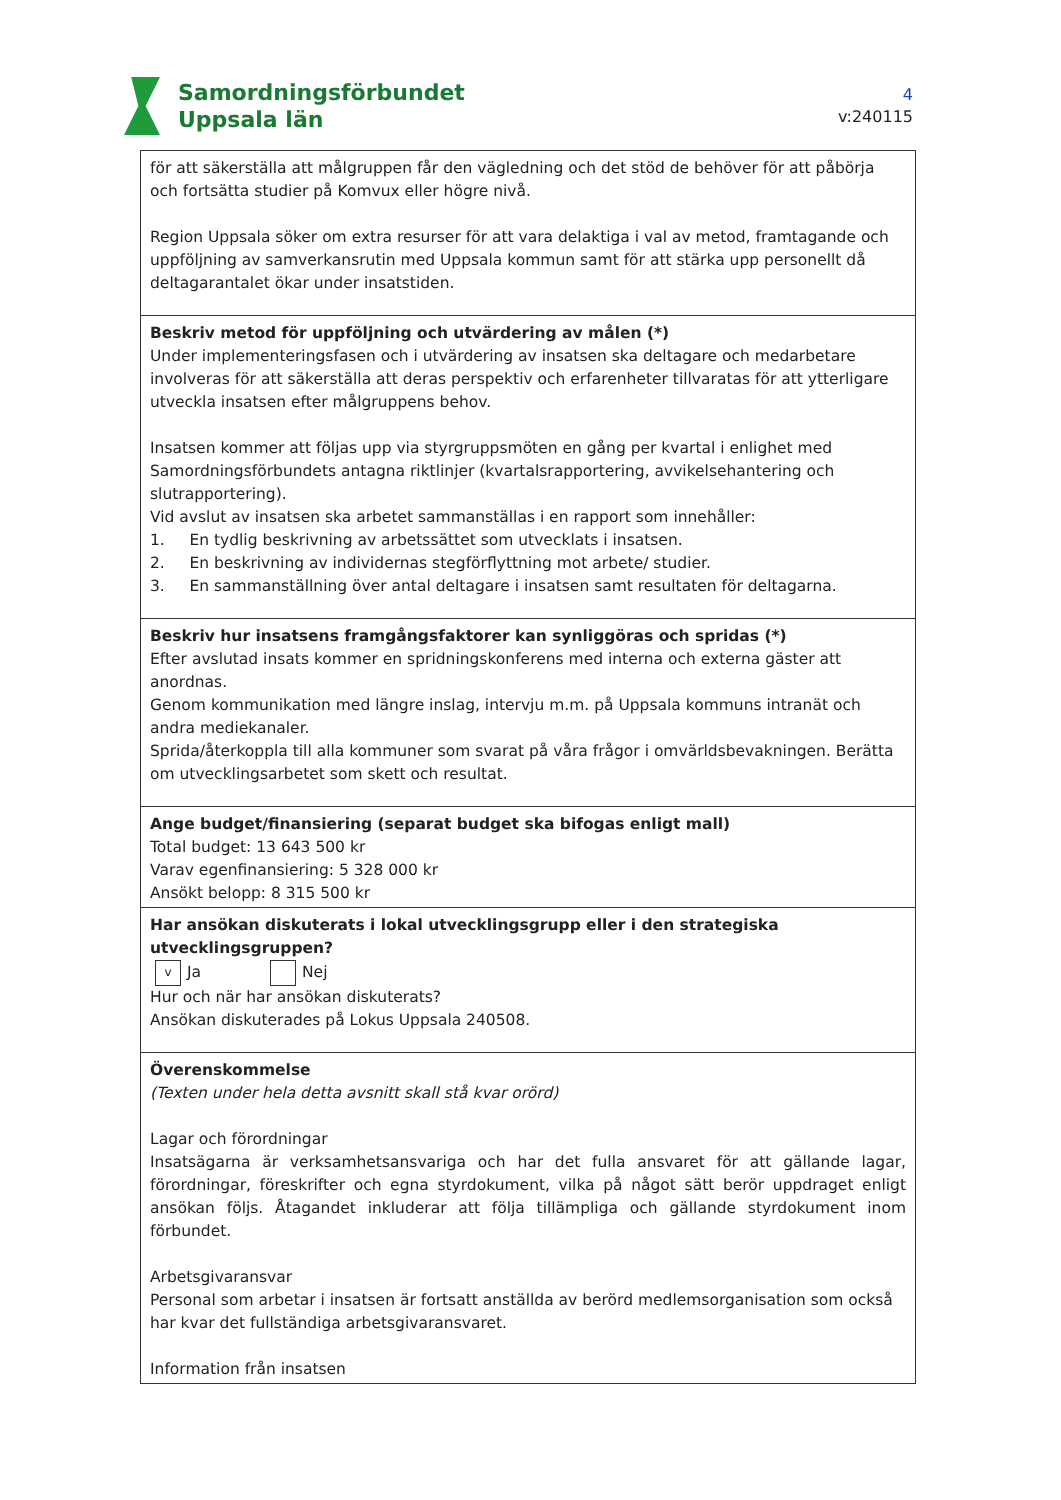Samordningsförbundet
Uppsala län
4
v:240115
| för att säkerställa att målgruppen får den vägledning och det stöd de behöver för att påbörja och fortsätta studier på Komvux eller högre nivå. Region Uppsala söker om extra resurser för att vara delaktiga i val av metod, framtagande och uppföljning av samverkansrutin med Uppsala kommun samt för att stärka upp personellt då deltagarantalet ökar under insatstiden. |
| Beskriv metod för uppföljning och utvärdering av målen (*) Under implementeringsfasen och i utvärdering av insatsen ska deltagare och medarbetare involveras för att säkerställa att deras perspektiv och erfarenheter tillvaratas för att ytterligare utveckla insatsen efter målgruppens behov. Insatsen kommer att följas upp via styrgruppsmöten en gång per kvartal i enlighet med Samordningsförbundets antagna riktlinjer (kvartalsrapportering, avvikelsehantering och slutrapportering). Vid avslut av insatsen ska arbetet sammanställas i en rapport som innehåller: 1. En tydlig beskrivning av arbetssättet som utvecklats i insatsen. 2. En beskrivning av individernas stegförflyttning mot arbete/ studier. 3. En sammanställning över antal deltagare i insatsen samt resultaten för deltagarna. |
| Beskriv hur insatsens framgångsfaktorer kan synliggöras och spridas (*) Efter avslutad insats kommer en spridningskonferens med interna och externa gäster att anordnas. Genom kommunikation med längre inslag, intervju m.m. på Uppsala kommuns intranät och andra mediekanaler. Sprida/återkoppla till alla kommuner som svarat på våra frågor i omvärldsbevakningen. Berätta om utvecklingsarbetet som skett och resultat. |
| Ange budget/finansiering (separat budget ska bifogas enligt mall) Total budget: 13 643 500 kr Varav egenfinansiering: 5 328 000 kr Ansökt belopp: 8 315 500 kr |
| Har ansökan diskuterats i lokal utvecklingsgrupp eller i den strategiska utvecklingsgruppen? v Ja Nej Hur och när har ansökan diskuterats? Ansökan diskuterades på Lokus Uppsala 240508. |
| Överenskommelse (Texten under hela detta avsnitt skall stå kvar orörd) Lagar och förordningar Insatsägarna är verksamhetsansvariga och har det fulla ansvaret för att gällande lagar, förordningar, föreskrifter och egna styrdokument, vilka på något sätt berör uppdraget enligt ansökan följs. Åtagandet inkluderar att följa tillämpliga och gällande styrdokument inom förbundet. Arbetsgivaransvar Personal som arbetar i insatsen är fortsatt anställda av berörd medlemsorganisation som också har kvar det fullständiga arbetsgivaransvaret. Information från insatsen |